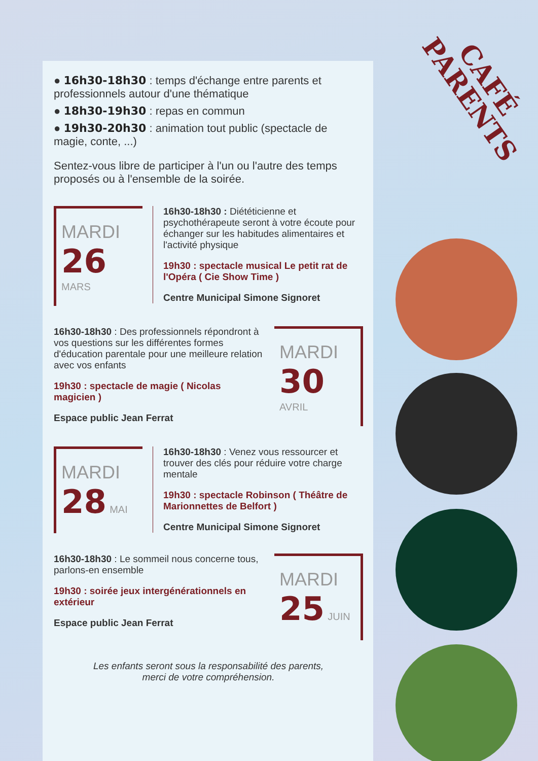CAFÉ PARENTS
● 16h30-18h30 : temps d'échange entre parents et professionnels autour d'une thématique
● 18h30-19h30 : repas en commun
● 19h30-20h30 : animation tout public (spectacle de magie, conte, ...)
Sentez-vous libre de participer à l'un ou l'autre des temps proposés ou à l'ensemble de la soirée.
MARDI
26 MARS
16h30-18h30 : Diététicienne et psychothérapeute seront à votre écoute pour échanger sur les habitudes alimentaires et l'activité physique
19h30 : spectacle musical Le petit rat de l'Opéra ( Cie Show Time )
Centre Municipal Simone Signoret
16h30-18h30 : Des professionnels répondront à vos questions sur les différentes formes d'éducation parentale pour une meilleure relation avec vos enfants
19h30 : spectacle de magie ( Nicolas magicien )
Espace public Jean Ferrat
MARDI
30 AVRIL
MARDI
28 MAI
16h30-18h30 : Venez vous ressourcer et trouver des clés pour réduire votre charge mentale
19h30 : spectacle Robinson ( Théâtre de Marionnettes de Belfort )
Centre Municipal Simone Signoret
16h30-18h30 : Le sommeil nous concerne tous, parlons-en ensemble
19h30 : soirée jeux intergénérationnels en extérieur
Espace public Jean Ferrat
MARDI
25 JUIN
Les enfants seront sous la responsabilité des parents,
merci de votre compréhension.